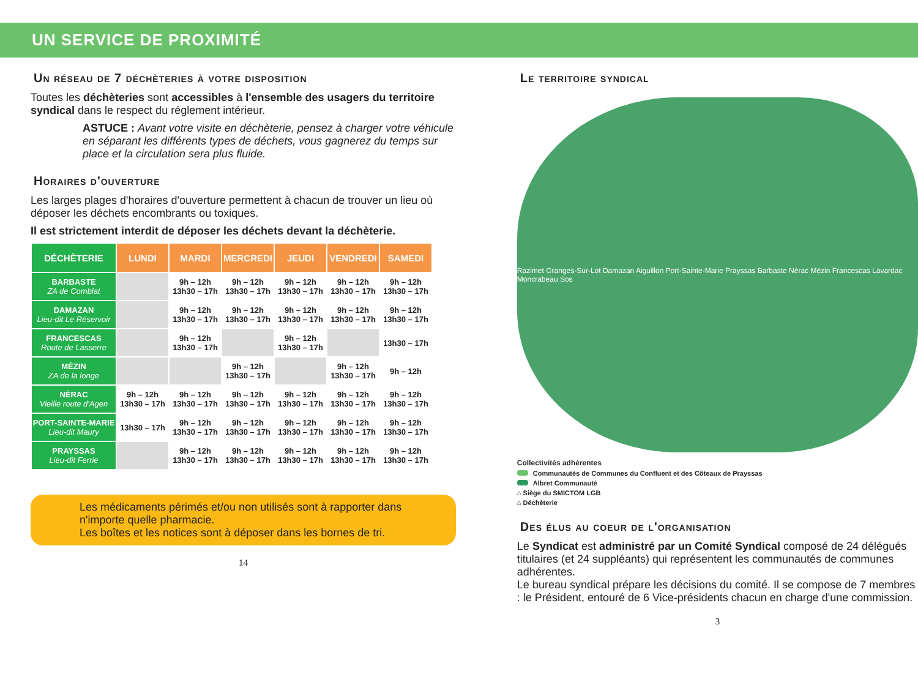UN SERVICE DE PROXIMITÉ
Un réseau de 7 déchèteries à votre disposition
Toutes les déchèteries sont accessibles à l'ensemble des usagers du territoire syndical dans le respect du réglement intérieur.
ASTUCE : Avant votre visite en déchèterie, pensez à charger votre véhicule en séparant les différents types de déchets, vous gagnerez du temps sur place et la circulation sera plus fluide.
Horaires d'ouverture
Les larges plages d'horaires d'ouverture permettent à chacun de trouver un lieu où déposer les déchets encombrants ou toxiques.
Il est strictement interdit de déposer les déchets devant la déchèterie.
| DÉCHÈTERIE | LUNDI | MARDI | MERCREDI | JEUDI | VENDREDI | SAMEDI |
| --- | --- | --- | --- | --- | --- | --- |
| BARBASTE ZA de Comblat | | 9h – 12h 13h30 – 17h | 9h – 12h 13h30 – 17h | 9h – 12h 13h30 – 17h | 9h – 12h 13h30 – 17h | 9h – 12h 13h30 – 17h |
| DAMAZAN Lieu-dit Le Réservoir | | 9h – 12h 13h30 – 17h | 9h – 12h 13h30 – 17h | 9h – 12h 13h30 – 17h | 9h – 12h 13h30 – 17h | 9h – 12h 13h30 – 17h |
| FRANCESCAS Route de Lasserre | | 9h – 12h 13h30 – 17h | | 9h – 12h 13h30 – 17h | | 13h30 – 17h |
| MÉZIN ZA de la longe | | | 9h – 12h 13h30 – 17h | | 9h – 12h 13h30 – 17h | 9h – 12h |
| NÉRAC Vieille route d'Agen | 9h – 12h 13h30 – 17h | 9h – 12h 13h30 – 17h | 9h – 12h 13h30 – 17h | 9h – 12h 13h30 – 17h | 9h – 12h 13h30 – 17h | 9h – 12h 13h30 – 17h |
| PORT-SAINTE-MARIE Lieu-dit Maury | 13h30 – 17h | 9h – 12h 13h30 – 17h | 9h – 12h 13h30 – 17h | 9h – 12h 13h30 – 17h | 9h – 12h 13h30 – 17h | 9h – 12h 13h30 – 17h |
| PRAYSSAS Lieu-dit Ferrie | | 9h – 12h 13h30 – 17h | 9h – 12h 13h30 – 17h | 9h – 12h 13h30 – 17h | 9h – 12h 13h30 – 17h | 9h – 12h 13h30 – 17h |
Les médicaments périmés et/ou non utilisés sont à rapporter dans n'importe quelle pharmacie.
Les boîtes et les notices sont à déposer dans les bornes de tri.
14
Le territoire syndical
Razimet Granges-Sur-Lot Damazan Aiguillon Port-Sainte-Marie Prayssas Barbaste Nérac Mézin Francescas Lavardac Moncrabeau Sos
Collectivités adhérentes
Communautés de Communes du Confluent et des Côteaux de Prayssas
Albret Communauté
⌂ Siège du SMICTOM LGB
⌂ Déchèterie
Des élus au coeur de l'organisation
Le Syndicat est administré par un Comité Syndical composé de 24 délégués titulaires (et 24 suppléants) qui représentent les communautés de communes adhérentes.
Le bureau syndical prépare les décisions du comité. Il se compose de 7 membres : le Président, entouré de 6 Vice-présidents chacun en charge d'une commission.
3